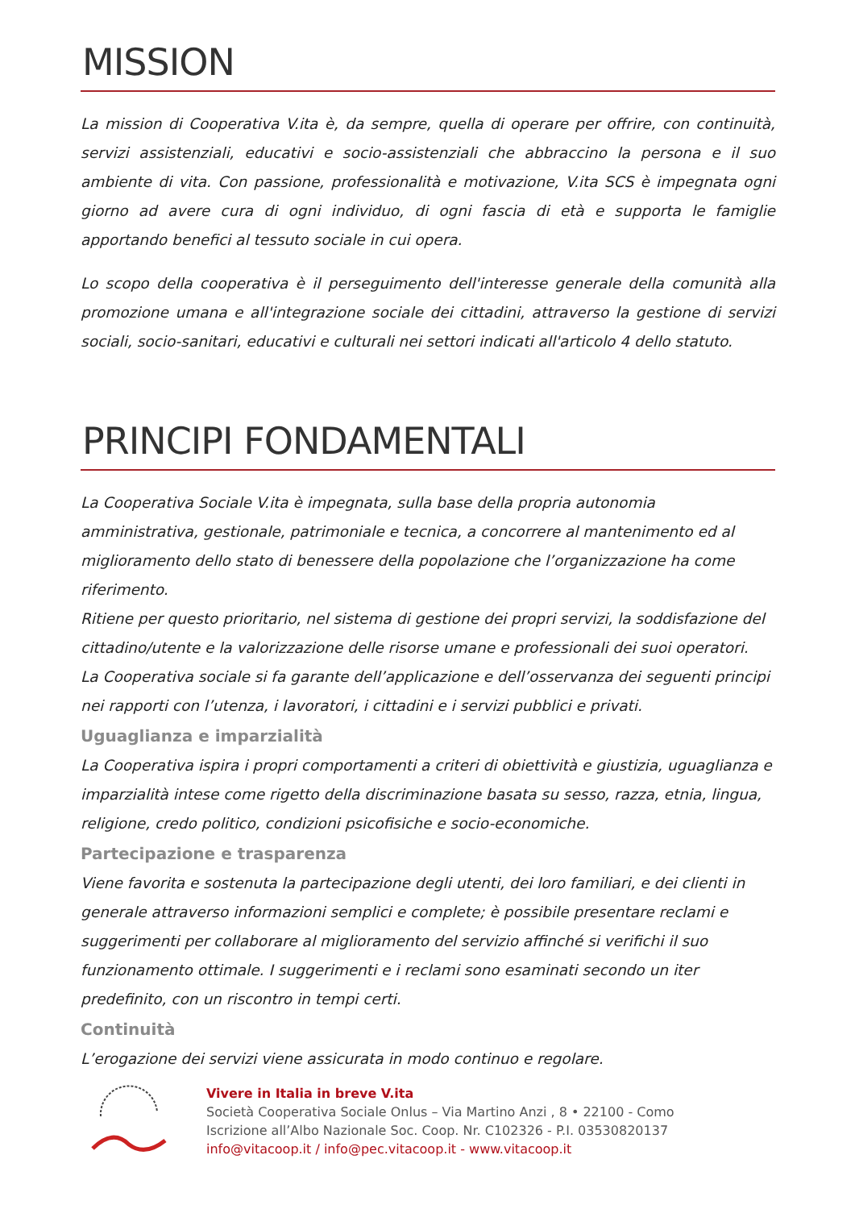MISSION
La mission di Cooperativa V.ita è, da sempre, quella di operare per offrire, con continuità, servizi assistenziali, educativi e socio-assistenziali che abbraccino la persona e il suo ambiente di vita. Con passione, professionalità e motivazione, V.ita SCS è impegnata ogni giorno ad avere cura di ogni individuo, di ogni fascia di età e supporta le famiglie apportando benefici al tessuto sociale in cui opera.
Lo scopo della cooperativa è il perseguimento dell'interesse generale della comunità alla promozione umana e all'integrazione sociale dei cittadini, attraverso la gestione di servizi sociali, socio-sanitari, educativi e culturali nei settori indicati all'articolo 4 dello statuto.
PRINCIPI FONDAMENTALI
La Cooperativa Sociale V.ita è impegnata, sulla base della propria autonomia amministrativa, gestionale, patrimoniale e tecnica, a concorrere al mantenimento ed al miglioramento dello stato di benessere della popolazione che l’organizzazione ha come riferimento.
Ritiene per questo prioritario, nel sistema di gestione dei propri servizi, la soddisfazione del cittadino/utente e la valorizzazione delle risorse umane e professionali dei suoi operatori.
La Cooperativa sociale si fa garante dell’applicazione e dell’osservanza dei seguenti principi nei rapporti con l’utenza, i lavoratori, i cittadini e i servizi pubblici e privati.
Uguaglianza e imparzialità
La Cooperativa ispira i propri comportamenti a criteri di obiettività e giustizia, uguaglianza e imparzialità intese come rigetto della discriminazione basata su sesso, razza, etnia, lingua, religione, credo politico, condizioni psicofisiche e socio-economiche.
Partecipazione e trasparenza
Viene favorita e sostenuta la partecipazione degli utenti, dei loro familiari, e dei clienti in generale attraverso informazioni semplici e complete; è possibile presentare reclami e suggerimenti per collaborare al miglioramento del servizio affinché si verifichi il suo funzionamento ottimale. I suggerimenti e i reclami sono esaminati secondo un iter predefinito, con un riscontro in tempi certi.
Continuità
L’erogazione dei servizi viene assicurata in modo continuo e regolare.
Vivere in Italia in breve V.ita
Società Cooperativa Sociale Onlus – Via Martino Anzi , 8 • 22100 - Como
Iscrizione all’Albo Nazionale Soc. Coop. Nr. C102326 - P.I. 03530820137
info@vitacoop.it / info@pec.vitacoop.it - www.vitacoop.it